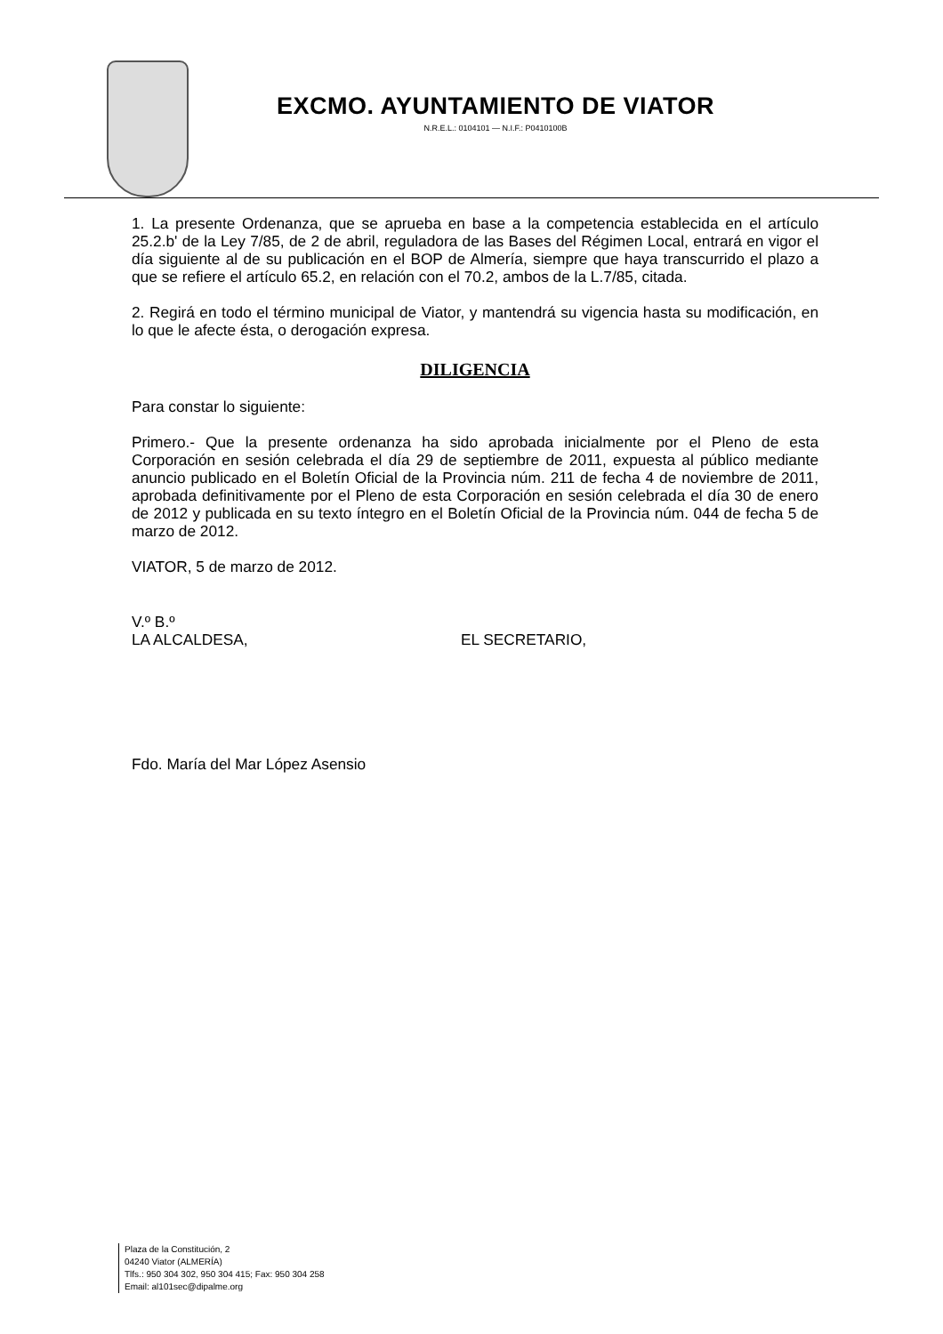EXCMO. AYUNTAMIENTO DE VIATOR
N.R.E.L.: 0104101 — N.I.F.: P0410100B
1. La presente Ordenanza, que se aprueba en base a la competencia establecida en el artículo 25.2.b' de la Ley 7/85, de 2 de abril, reguladora de las Bases del Régimen Local, entrará en vigor el día siguiente al de su publicación en el BOP de Almería, siempre que haya transcurrido el plazo a que se refiere el artículo 65.2, en relación con el 70.2, ambos de la L.7/85, citada.
2. Regirá en todo el término municipal de Viator, y mantendrá su vigencia hasta su modificación, en lo que le afecte ésta, o derogación expresa.
DILIGENCIA
Para constar lo siguiente:
Primero.- Que la presente ordenanza ha sido aprobada inicialmente por el Pleno de esta Corporación en sesión celebrada el día 29 de septiembre de 2011, expuesta al público mediante anuncio publicado en el Boletín Oficial de la Provincia núm. 211 de fecha 4 de noviembre de 2011, aprobada definitivamente por el Pleno de esta Corporación en sesión celebrada el día 30 de enero de 2012 y publicada en su texto íntegro en el Boletín Oficial de la Provincia núm. 044 de fecha 5 de marzo de 2012.
VIATOR, 5 de marzo de 2012.
V.º B.º
LA ALCALDESA, EL SECRETARIO,
Fdo. María del Mar López Asensio
Plaza de la Constitución, 2
04240 Viator (ALMERÍA)
Tlfs.: 950 304 302, 950 304 415; Fax: 950 304 258
Email: al101sec@dipalme.org